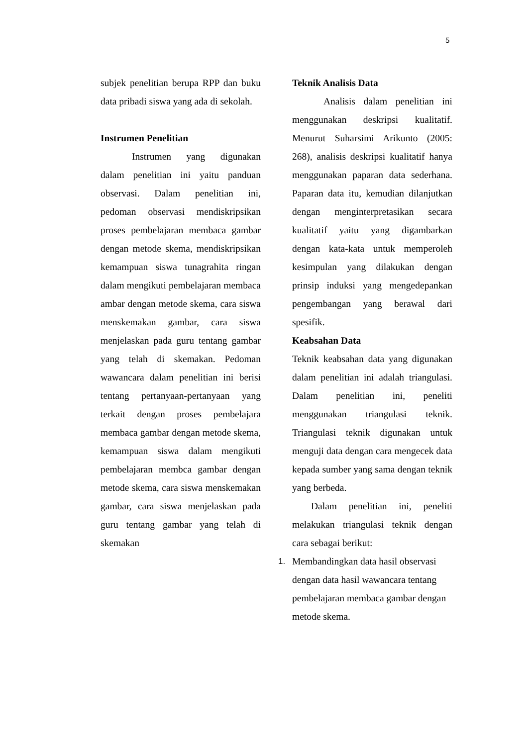5
subjek penelitian berupa RPP dan buku data pribadi siswa yang ada di sekolah.
Instrumen Penelitian
Instrumen yang digunakan dalam penelitian ini yaitu panduan observasi. Dalam penelitian ini, pedoman observasi mendiskripsikan proses pembelajaran membaca gambar dengan metode skema, mendiskripsikan kemampuan siswa tunagrahita ringan dalam mengikuti pembelajaran membaca ambar dengan metode skema, cara siswa menskemakan gambar, cara siswa menjelaskan pada guru tentang gambar yang telah di skemakan. Pedoman wawancara dalam penelitian ini berisi tentang pertanyaan-pertanyaan yang terkait dengan proses pembelajara membaca gambar dengan metode skema, kemampuan siswa dalam mengikuti pembelajaran membca gambar dengan metode skema, cara siswa menskemakan gambar, cara siswa menjelaskan pada guru tentang gambar yang telah di skemakan
Teknik Analisis Data
Analisis dalam penelitian ini menggunakan deskripsi kualitatif. Menurut Suharsimi Arikunto (2005: 268), analisis deskripsi kualitatif hanya menggunakan paparan data sederhana. Paparan data itu, kemudian dilanjutkan dengan menginterpretasikan secara kualitatif yaitu yang digambarkan dengan kata-kata untuk memperoleh kesimpulan yang dilakukan dengan prinsip induksi yang mengedepankan pengembangan yang berawal dari spesifik.
Keabsahan Data
Teknik keabsahan data yang digunakan dalam penelitian ini adalah triangulasi. Dalam penelitian ini, peneliti menggunakan triangulasi teknik. Triangulasi teknik digunakan untuk menguji data dengan cara mengecek data kepada sumber yang sama dengan teknik yang berbeda.
Dalam penelitian ini, peneliti melakukan triangulasi teknik dengan cara sebagai berikut:
1. Membandingkan data hasil observasi dengan data hasil wawancara tentang pembelajaran membaca gambar dengan metode skema.